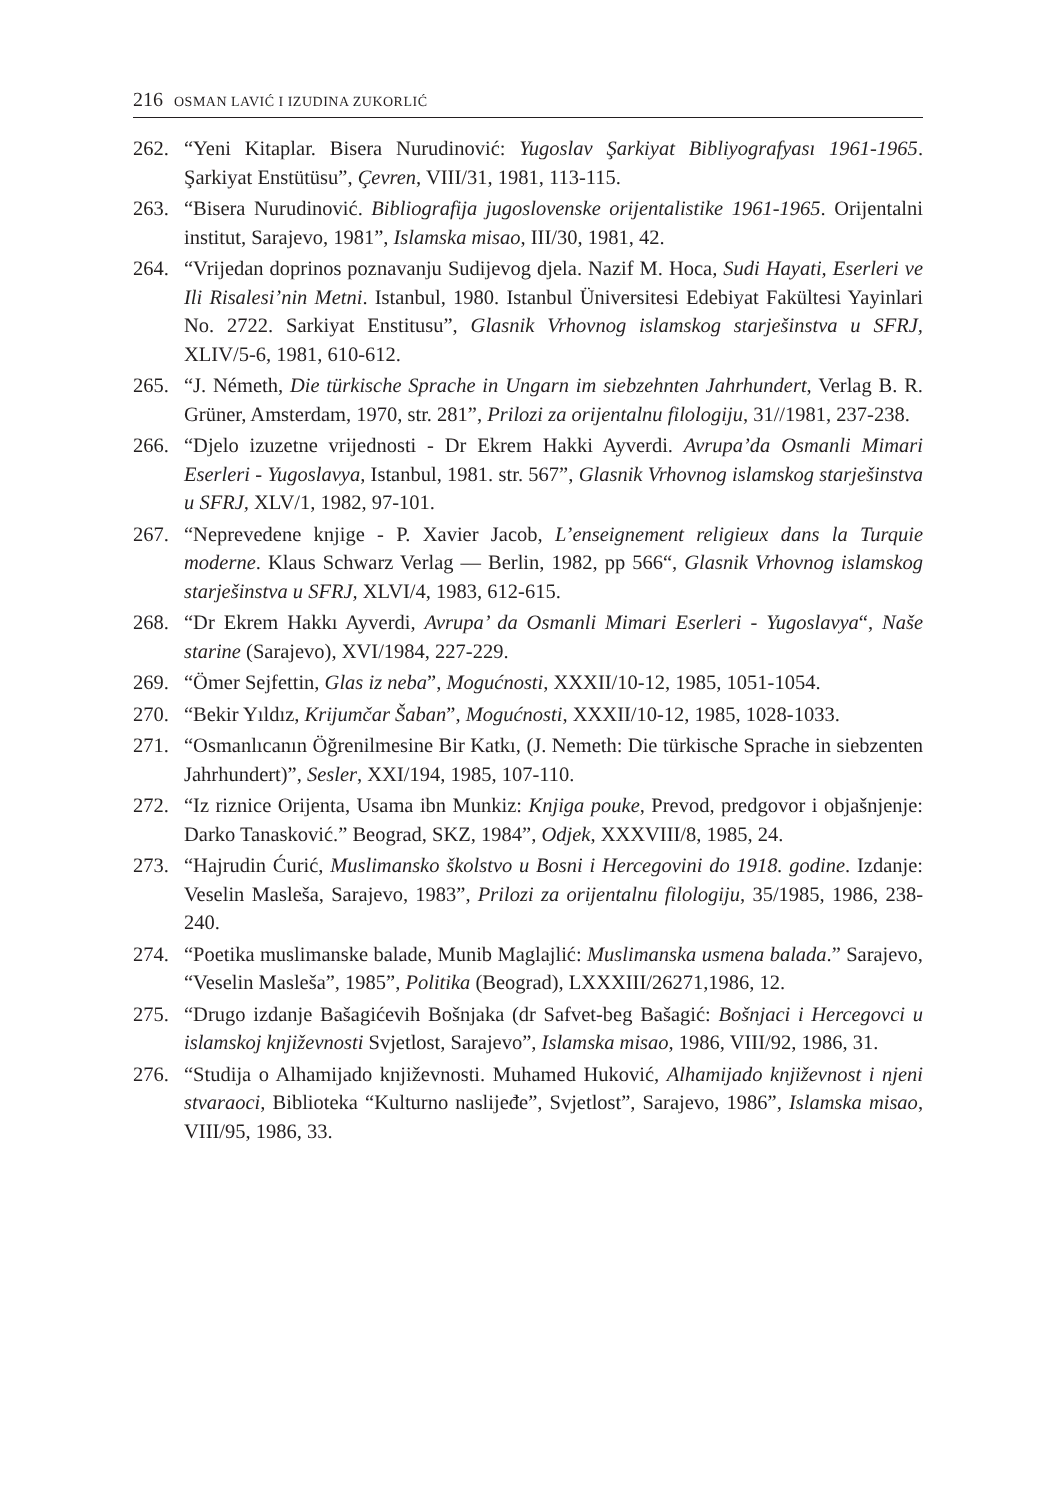216 OSMAN LAVIĆ I IZUDINA ZUKORLIĆ
262. “Yeni Kitaplar. Bisera Nurudinović: Yugoslav Şarkiyat Bibliyografyası 1961-1965. Şarkiyat Enstütüsu”, Çevren, VIII/31, 1981, 113-115.
263. “Bisera Nurudinović. Bibliografija jugoslovenske orijentalistike 1961-1965. Orijentalni institut, Sarajevo, 1981”, Islamska misao, III/30, 1981, 42.
264. “Vrijedan doprinos poznavanju Sudijevog djela. Nazif M. Hoca, Sudi Hayati, Eserleri ve Ili Risalesi’nin Metni. Istanbul, 1980. Istanbul Üniversitesi Edebiyat Fakültesi Yayinlari No. 2722. Sarkiyat Enstitusu”, Glasnik Vrhovnog islamskog starješinstva u SFRJ, XLIV/5-6, 1981, 610-612.
265. “J. Németh, Die türkische Sprache in Ungarn im siebzehnten Jahrhundert, Verlag B. R. Grüner, Amsterdam, 1970, str. 281”, Prilozi za orijentalnu filologiju, 31//1981, 237-238.
266. “Djelo izuzetne vrijednosti - Dr Ekrem Hakki Ayverdi. Avrupa’da Osmanli Mimari Eserleri - Yugoslavya, Istanbul, 1981. str. 567”, Glasnik Vrhovnog islamskog starješinstva u SFRJ, XLV/1, 1982, 97-101.
267. “Neprevedene knjige - P. Xavier Jacob, L’enseignement religieux dans la Turquie moderne. Klaus Schwarz Verlag — Berlin, 1982, pp 566“, Glasnik Vrhovnog islamskog starješinstva u SFRJ, XLVI/4, 1983, 612-615.
268. “Dr Ekrem Hakkı Ayverdi, Avrupa’ da Osmanli Mimari Eserleri - Yugoslavya“, Naše starine (Sarajevo), XVI/1984, 227-229.
269. “Ömer Sejfettin, Glas iz neba”, Mogućnosti, XXXII/10-12, 1985, 1051-1054.
270. “Bekir Yıldız, Krijumčar Šaban”, Mogućnosti, XXXII/10-12, 1985, 1028-1033.
271. “Osmanlıcanın Öğrenilmesine Bir Katkı, (J. Nemeth: Die türkische Sprache in siebzenten Jahrhundert)”, Sesler, XXI/194, 1985, 107-110.
272. “Iz riznice Orijenta, Usama ibn Munkiz: Knjiga pouke, Prevod, predgovor i objašnjenje: Darko Tanasković.” Beograd, SKZ, 1984”, Odjek, XXXVIII/8, 1985, 24.
273. “Hajrudin Ćurić, Muslimansko školstvo u Bosni i Hercegovini do 1918. godine. Izdanje: Veselin Masleša, Sarajevo, 1983”, Prilozi za orijentalnu filologiju, 35/1985, 1986, 238-240.
274. “Poetika muslimanske balade, Munib Maglajlić: Muslimanska usmena balada.” Sarajevo, “Veselin Masleša”, 1985”, Politika (Beograd), LXXXIII/26271,1986, 12.
275. “Drugo izdanje Bašagićevih Bošnjaka (dr Safvet-beg Bašagić: Bošnjaci i Hercegovci u islamskoj književnosti Svjetlost, Sarajevo”, Islamska misao, 1986, VIII/92, 1986, 31.
276. “Studija o Alhamijado književnosti. Muhamed Huković, Alhamijado književnost i njeni stvaraoci, Biblioteka “Kulturno naslijeđe”, Svjetlost”, Sarajevo, 1986”, Islamska misao, VIII/95, 1986, 33.